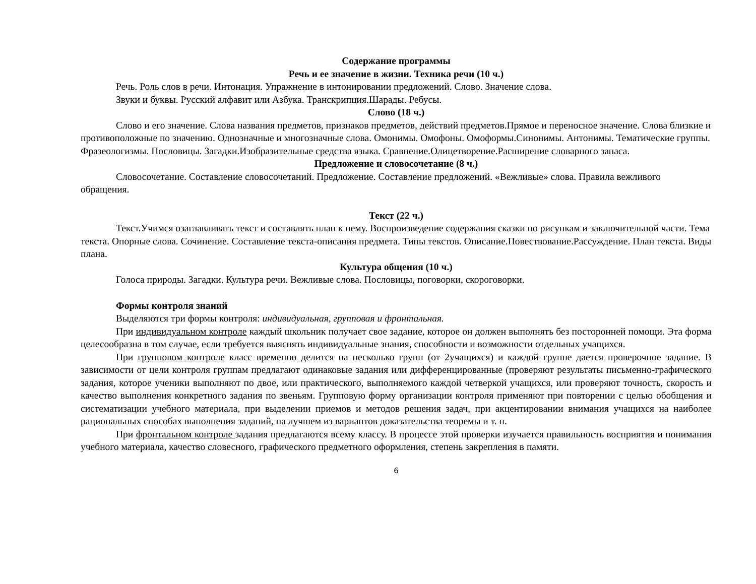Содержание программы
Речь и ее значение в жизни. Техника речи (10 ч.)
Речь. Роль слов в речи. Интонация. Упражнение в интонировании предложений. Слово. Значение слова.
Звуки и буквы. Русский алфавит или Азбука. Транскрипция.Шарады. Ребусы.
Слово (18 ч.)
Слово и его значение. Слова названия предметов, признаков предметов, действий предметов.Прямое и переносное значение. Слова близкие и противоположные по значению. Однозначные и многозначные слова. Омонимы. Омофоны. Омоформы.Синонимы. Антонимы. Тематические группы. Фразеологизмы. Пословицы. Загадки.Изобразительные средства языка. Сравнение.Олицетворение.Расширение словарного запаса.
Предложение и словосочетание (8 ч.)
Словосочетание. Составление словосочетаний. Предложение. Составление предложений. «Вежливые» слова. Правила вежливого обращения.
Текст (22 ч.)
Текст.Учимся озаглавливать текст и составлять план к нему. Воспроизведение содержания сказки по рисункам и заключительной части. Тема текста. Опорные слова. Сочинение. Составление текста-описания предмета. Типы текстов. Описание.Повествование.Рассуждение. План текста. Виды плана.
Культура общения (10 ч.)
Голоса природы. Загадки. Культура речи. Вежливые слова. Пословицы, поговорки, скороговорки.
Формы контроля знаний
Выделяются три формы контроля: индивидуальная, групповая и фронтальная.
При индивидуальном контроле каждый школьник получает свое задание, которое он должен выполнять без посторонней помощи. Эта форма целесообразна в том случае, если требуется выяснять индивидуальные знания, способности и возможности отдельных учащихся.
При групповом контроле класс временно делится на несколько групп (от 2учащихся) и каждой группе дается проверочное задание. В зависимости от цели контроля группам предлагают одинаковые задания или дифференцированные (проверяют результаты письменно-графического задания, которое ученики выполняют по двое, или практического, выполняемого каждой четверкой учащихся, или проверяют точность, скорость и качество выполнения конкретного задания по звеньям. Групповую форму организации контроля применяют при повторении с целью обобщения и систематизации учебного материала, при выделении приемов и методов решения задач, при акцентировании внимания учащихся на наиболее рациональных способах выполнения заданий, на лучшем из вариантов доказательства теоремы и т. п.
При фронтальном контроле задания предлагаются всему классу. В процессе этой проверки изучается правильность восприятия и понимания учебного материала, качество словесного, графического предметного оформления, степень закрепления в памяти.
6